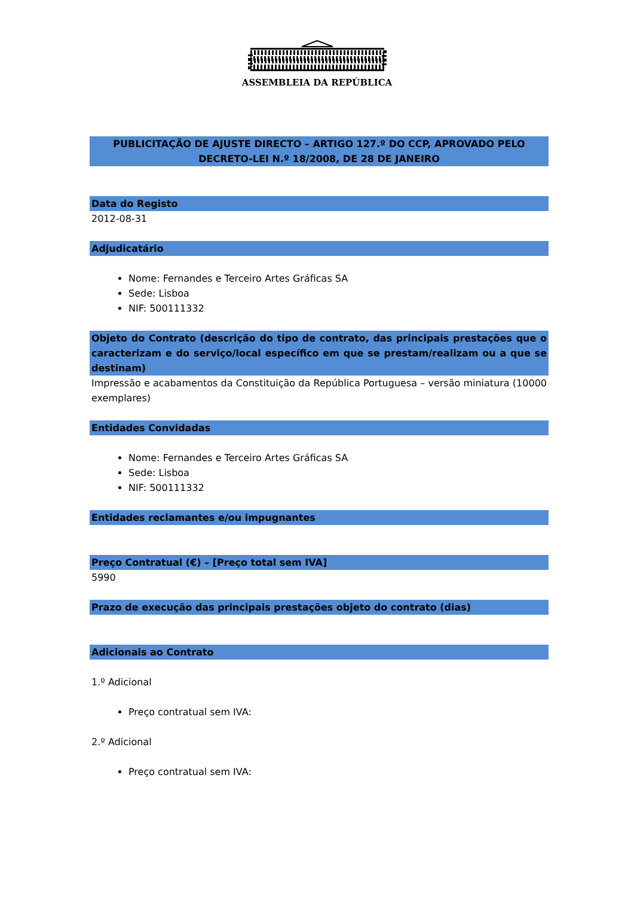ASSEMBLEIA DA REPÚBLICA
PUBLICITAÇÃO DE AJUSTE DIRECTO – ARTIGO 127.º DO CCP, APROVADO PELO DECRETO-LEI N.º 18/2008, DE 28 DE JANEIRO
Data do Registo
2012-08-31
Adjudicatário
Nome: Fernandes e Terceiro Artes Gráficas SA
Sede: Lisboa
NIF: 500111332
Objeto do Contrato (descrição do tipo de contrato, das principais prestações que o caracterizam e do serviço/local específico em que se prestam/realizam ou a que se destinam)
Impressão e acabamentos da Constituição da República Portuguesa – versão miniatura (10000 exemplares)
Entidades Convidadas
Nome: Fernandes e Terceiro Artes Gráficas SA
Sede: Lisboa
NIF: 500111332
Entidades reclamantes e/ou impugnantes
Preço Contratual (€) – [Preço total sem IVA]
5990
Prazo de execução das principais prestações objeto do contrato (dias)
Adicionais ao Contrato
1.º Adicional
Preço contratual sem IVA:
2.º Adicional
Preço contratual sem IVA: